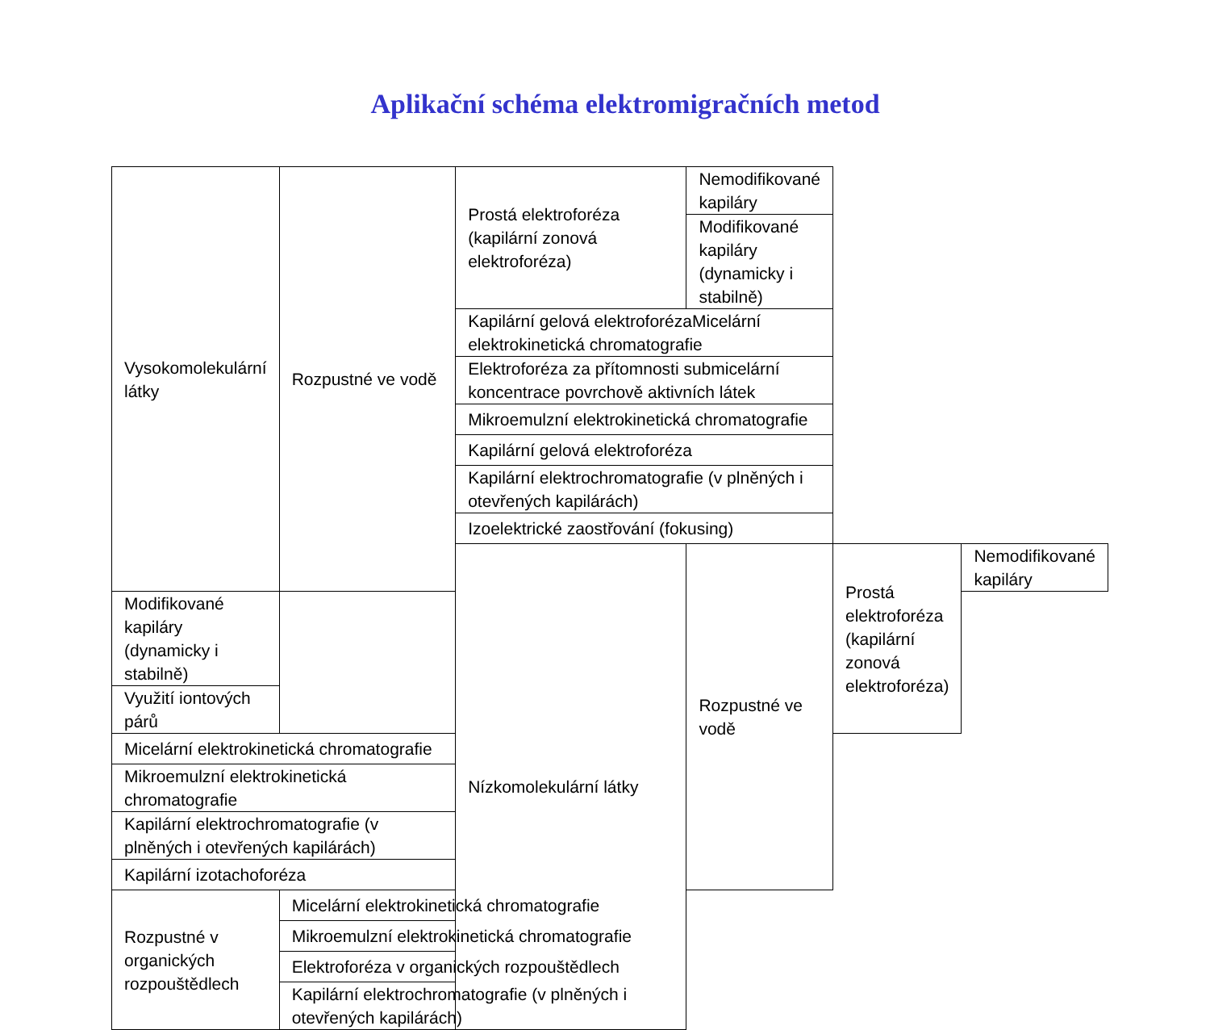Aplikační schéma elektromigračních metod
| Vysokomolekulární látky | Rozpustné ve vodě | Prostá elektroforéza (kapilární zonová elektroforéza) | Nemodifikované kapiláry | | |
| | | | Modifikované kapiláry (dynamicky i stabilně) | | |
| | | Kapilární gelová elektroforézaMicelární elektrokinetická chromatografie | | | |
| | | Elektroforéza za přítomnosti submicelární koncentrace povrchově aktivních látek | | | |
| | | Mikroemulzní elektrokinetická chromatografie | | | |
| | | Kapilární gelová elektroforéza | | | |
| | | Kapilární elektrochromatografie (v plněných i otevřených kapilárách) | | | |
| | | Izoelektrické zaostřování (fokusing) | | | |
| | | Nízkomolekulární látky | Rozpustné ve vodě | Prostá elektroforéza (kapilární zonová elektroforéza) | Nemodifikované kapiláry |
| Modifikované kapiláry (dynamicky i stabilně) | | | | | |
| Využití iontových párů | | | | | |
| Micelární elektrokinetická chromatografie | | | | | |
| Mikroemulzní elektrokinetická chromatografie | | | | | |
| Kapilární elektrochromatografie (v plněných i otevřených kapilárách) | | | | | |
| Kapilární izotachoforéza | | | | | |
| Rozpustné v organických rozpouštědlech | Micelární elektrokinetická chromatografie | | | | |
| | Mikroemulzní elektrokinetická chromatografie | | | | |
| | Elektroforéza v organických rozpouštědlech | | | | |
| | Kapilární elektrochromatografie (v plněných i otevřených kapilárách) | | | | |